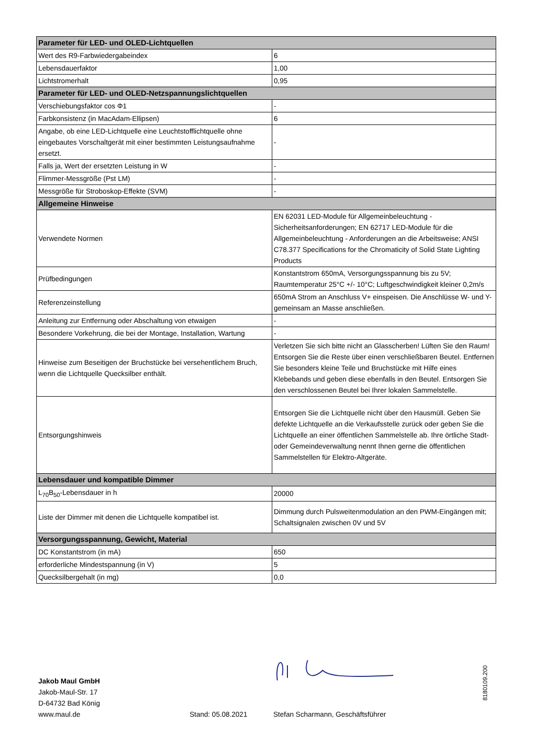| Parameter für LED- und OLED-Lichtquellen | |
| --- | --- |
| Wert des R9-Farbwiedergabeindex | 6 |
| Lebensdauerfaktor | 1,00 |
| Lichtstromerhalt | 0,95 |
| Parameter für LED- und OLED-Netzspannungslichtquellen | |
| Verschiebungsfaktor cos Φ1 | - |
| Farbkonsistenz (in MacAdam-Ellipsen) | 6 |
| Angabe, ob eine LED-Lichtquelle eine Leuchtstofflichtquelle ohne eingebautes Vorschaltgerät mit einer bestimmten Leistungsaufnahme ersetzt. | - |
| Falls ja, Wert der ersetzten Leistung in W | - |
| Flimmer-Messgröße (Pst LM) | - |
| Messgröße für Stroboskop-Effekte (SVM) | - |
| Allgemeine Hinweise | |
| Verwendete Normen | EN 62031 LED-Module für Allgemeinbeleuchtung - Sicherheitsanforderungen; EN 62717 LED-Module für die Allgemeinbeleuchtung - Anforderungen an die Arbeitsweise; ANSI C78.377 Specifications for the Chromaticity of Solid State Lighting Products |
| Prüfbedingungen | Konstantstrom 650mA, Versorgungsspannung bis zu 5V; Raumtemperatur 25°C +/- 10°C; Luftgeschwindigkeit kleiner 0,2m/s |
| Referenzeinstellung | 650mA Strom an Anschluss V+ einspeisen. Die Anschlüsse W- und Y- gemeinsam an Masse anschließen. |
| Anleitung zur Entfernung oder Abschaltung von etwaigen | - |
| Besondere Vorkehrung, die bei der Montage, Installation, Wartung | - |
| Hinweise zum Beseitigen der Bruchstücke bei versehentlichem Bruch, wenn die Lichtquelle Quecksilber enthält. | Verletzen Sie sich bitte nicht an Glasscherben! Lüften Sie den Raum! Entsorgen Sie die Reste über einen verschließbaren Beutel. Entfernen Sie besonders kleine Teile und Bruchstücke mit Hilfe eines Klebebands und geben diese ebenfalls in den Beutel. Entsorgen Sie den verschlossenen Beutel bei Ihrer lokalen Sammelstelle. |
| Entsorgungshinweis | Entsorgen Sie die Lichtquelle nicht über den Hausmüll. Geben Sie defekte Lichtquelle an die Verkaufsstelle zurück oder geben Sie die Lichtquelle an einer öffentlichen Sammelstelle ab. Ihre örtliche Stadt- oder Gemeindeverwaltung nennt Ihnen gerne die öffentlichen Sammelstellen für Elektro-Altgeräte. |
| Lebensdauer und kompatible Dimmer | |
| L<sub>70</sub>B<sub>50</sub>-Lebensdauer in h | 20000 |
| Liste der Dimmer mit denen die Lichtquelle kompatibel ist. | Dimmung durch Pulsweitenmodulation an den PWM-Eingängen mit; Schaltsignalen zwischen 0V und 5V |
| Versorgungsspannung, Gewicht, Material | |
| DC Konstantstrom (in mA) | 650 |
| erforderliche Mindestspannung (in V) | 5 |
| Quecksilbergehalt (in mg) | 0,0 |
Jakob Maul GmbH
Jakob-Maul-Str. 17
D-64732 Bad König
www.maul.de
Stand: 05.08.2021
Stefan Scharmann, Geschäftsführer
8180109.200